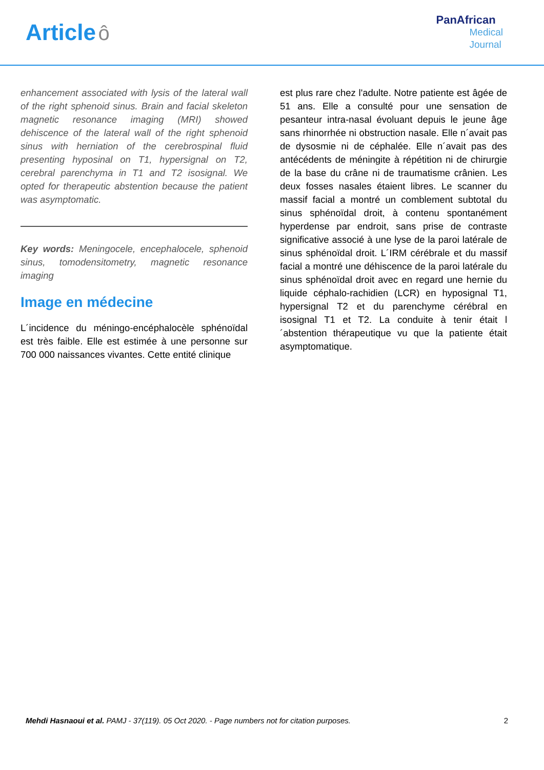Article ô
PanAfrican
Medical
Journal
enhancement associated with lysis of the lateral wall of the right sphenoid sinus. Brain and facial skeleton magnetic resonance imaging (MRI) showed dehiscence of the lateral wall of the right sphenoid sinus with herniation of the cerebrospinal fluid presenting hyposinal on T1, hypersignal on T2, cerebral parenchyma in T1 and T2 isosignal. We opted for therapeutic abstention because the patient was asymptomatic.
Key words: Meningocele, encephalocele, sphenoid sinus, tomodensitometry, magnetic resonance imaging
Image en médecine
L´incidence du méningo-encéphalocèle sphénoïdal est très faible. Elle est estimée à une personne sur 700 000 naissances vivantes. Cette entité clinique
est plus rare chez l'adulte. Notre patiente est âgée de 51 ans. Elle a consulté pour une sensation de pesanteur intra-nasal évoluant depuis le jeune âge sans rhinorrhée ni obstruction nasale. Elle n´avait pas de dysosmie ni de céphalée. Elle n´avait pas des antécédents de méningite à répétition ni de chirurgie de la base du crâne ni de traumatisme crânien. Les deux fosses nasales étaient libres. Le scanner du massif facial a montré un comblement subtotal du sinus sphénoïdal droit, à contenu spontanément hyperdense par endroit, sans prise de contraste significative associé à une lyse de la paroi latérale de sinus sphénoïdal droit. L´IRM cérébrale et du massif facial a montré une déhiscence de la paroi latérale du sinus sphénoïdal droit avec en regard une hernie du liquide céphalo-rachidien (LCR) en hyposignal T1, hypersignal T2 et du parenchyme cérébral en isosignal T1 et T2. La conduite à tenir était l´abstention thérapeutique vu que la patiente était asymptomatique.
Mehdi Hasnaoui et al. PAMJ - 37(119). 05 Oct 2020. - Page numbers not for citation purposes.
2